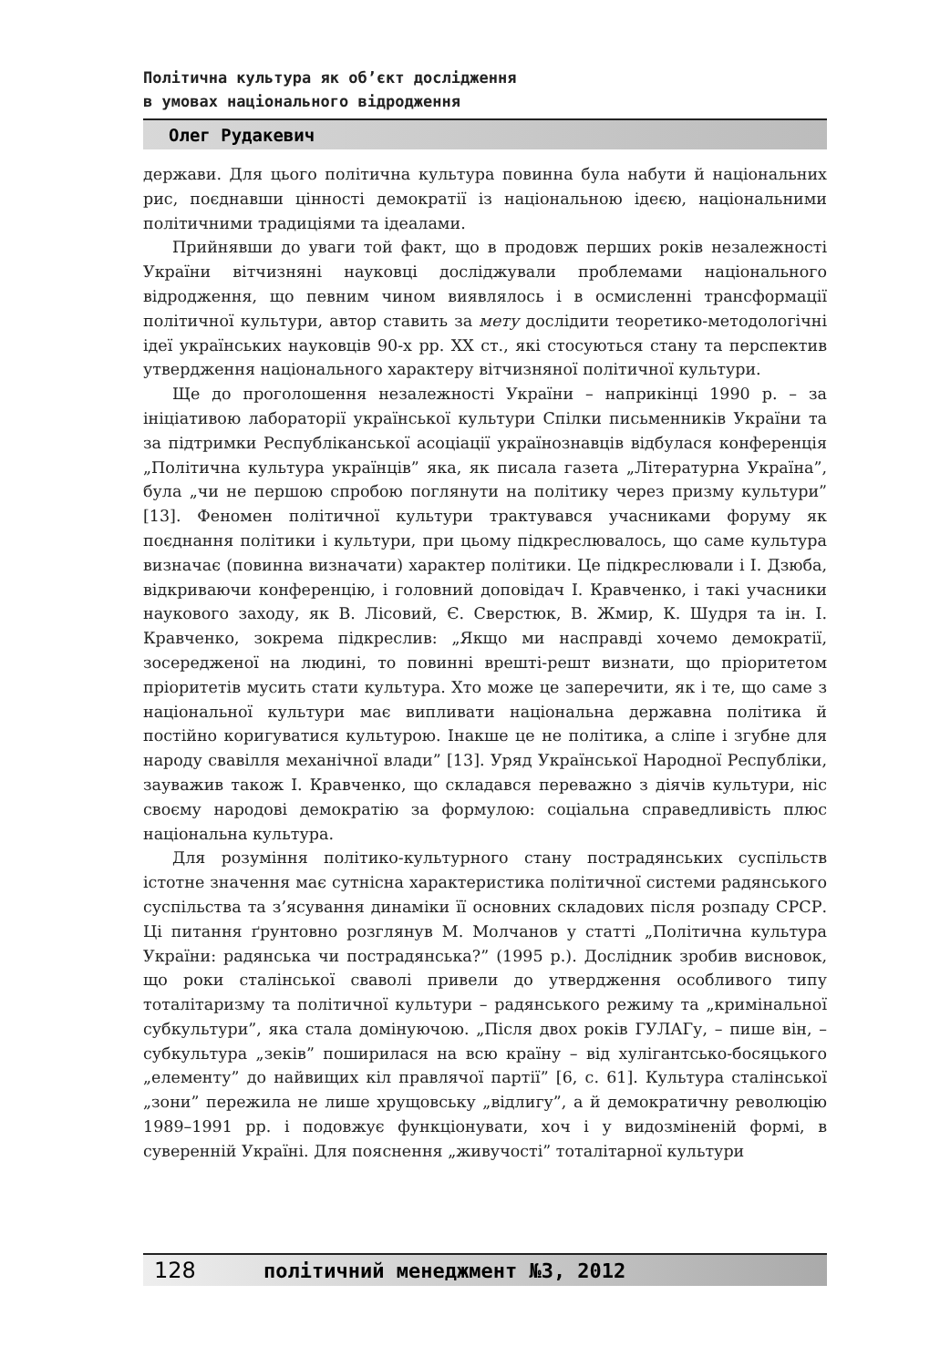Політична культура як об’єкт дослідження
в умовах національного відродження
Олег Рудакевич
держави. Для цього політична культура повинна була набути й національних рис, поєднавши цінності демократії із національною ідеєю, національними політичними традиціями та ідеалами.
Прийнявши до уваги той факт, що в продовж перших років незалежності України вітчизняні науковці досліджували проблемами національного відродження, що певним чином виявлялось і в осмисленні трансформації політичної культури, автор ставить за мету дослідити теоретико-методологічні ідеї українських науковців 90-х рр. ХХ ст., які стосуються стану та перспектив утвердження національного характеру вітчизняної політичної культури.
Ще до проголошення незалежності України – наприкінці 1990 р. – за ініціативою лабораторії української культури Спілки письменників України та за підтримки Республіканської асоціації українознавців відбулася конференція „Політична культура українців” яка, як писала газета „Літературна Україна”, була „чи не першою спробою поглянути на політику через призму культури” [13]. Феномен політичної культури трактувався учасниками форуму як поєднання політики і культури, при цьому підкреслювалось, що саме культура визначає (повинна визначати) характер політики. Це підкреслювали і І. Дзюба, відкриваючи конференцію, і головний доповідач І. Кравченко, і такі учасники наукового заходу, як В. Лісовий, Є. Сверстюк, В. Жмир, К. Шудря та ін. І. Кравченко, зокрема підкреслив: „Якщо ми насправді хочемо демократії, зосередженої на людині, то повинні врешті-решт визнати, що пріоритетом пріоритетів мусить стати культура. Хто може це заперечити, як і те, що саме з національної культури має випливати національна державна політика й постійно коригуватися культурою. Інакше це не політика, а сліпе і згубне для народу свавілля механічної влади” [13]. Уряд Української Народної Республіки, зауважив також І. Кравченко, що складався переважно з діячів культури, ніс своєму народові демократію за формулою: соціальна справедливість плюс національна культура.
Для розуміння політико-культурного стану пострадянських суспільств істотне значення має сутнісна характеристика політичної системи радянського суспільства та з’ясування динаміки її основних складових після розпаду СРСР. Ці питання ґрунтовно розглянув М. Молчанов у статті „Політична культура України: радянська чи пострадянська?” (1995 р.). Дослідник зробив висновок, що роки сталінської сваволі привели до утвердження особливого типу тоталітаризму та політичної культури – радянського режиму та „кримінальної субкультури”, яка стала домінуючою. „Після двох років ГУЛАГу, – пише він, – субкультура „зеків” поширилася на всю країну – від хулігантсько-босяцького „елементу” до найвищих кіл правлячої партії” [6, с. 61]. Культура сталінської „зони” пережила не лише хрущовську „відлигу”, а й демократичну революцію 1989–1991 рр. і подовжує функціонувати, хоч і у видозміненій формі, в суверенній Україні. Для пояснення „живучості” тоталітарної культури
128 політичний менеджмент №3, 2012